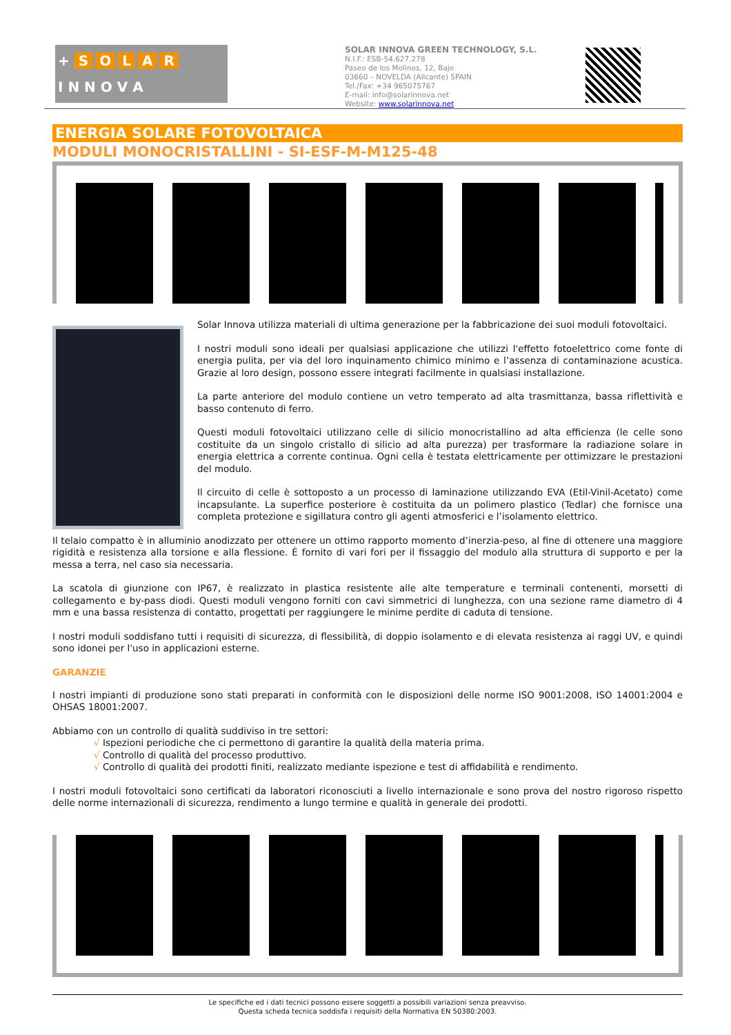+ SOLAR
I N N O V A
SOLAR INNOVA GREEN TECHNOLOGY, S.L.
N.I.F.: ESB-54.627.278
Paseo de los Molinos, 12, Bajo
03660 – NOVELDA (Alicante) SPAIN
Tel./Fax: +34 965075767
E-mail: info@solarinnova.net
Website: www.solarinnova.net
ENERGIA SOLARE FOTOVOLTAICA
MODULI MONOCRISTALLINI - SI-ESF-M-M125-48
Solar Innova utilizza materiali di ultima generazione per la fabbricazione dei suoi moduli fotovoltaici.
I nostri moduli sono ideali per qualsiasi applicazione che utilizzi l'effetto fotoelettrico come fonte di energia pulita, per via del loro inquinamento chimico minimo e l’assenza di contaminazione acustica. Grazie al loro design, possono essere integrati facilmente in qualsiasi installazione.
La parte anteriore del modulo contiene un vetro temperato ad alta trasmittanza, bassa riflettività e basso contenuto di ferro.
Questi moduli fotovoltaici utilizzano celle di silicio monocristallino ad alta efficienza (le celle sono costituite da un singolo cristallo di silicio ad alta purezza) per trasformare la radiazione solare in energia elettrica a corrente continua. Ogni cella è testata elettricamente per ottimizzare le prestazioni del modulo.
Il circuito di celle è sottoposto a un processo di laminazione utilizzando EVA (Etil-Vinil-Acetato) come incapsulante. La superfice posteriore è costituita da un polimero plastico (Tedlar) che fornisce una completa protezione e sigillatura contro gli agenti atmosferici e l’isolamento elettrico.
Il telaio compatto è in alluminio anodizzato per ottenere un ottimo rapporto momento d’inerzia-peso, al fine di ottenere una maggiore rigidità e resistenza alla torsione e alla flessione. È fornito di vari fori per il fissaggio del modulo alla struttura di supporto e per la messa a terra, nel caso sia necessaria.
La scatola di giunzione con IP67, è realizzato in plastica resistente alle alte temperature e terminali contenenti, morsetti di collegamento e by-pass diodi. Questi moduli vengono forniti con cavi simmetrici di lunghezza, con una sezione rame diametro di 4 mm e una bassa resistenza di contatto, progettati per raggiungere le minime perdite di caduta di tensione.
I nostri moduli soddisfano tutti i requisiti di sicurezza, di flessibilità, di doppio isolamento e di elevata resistenza ai raggi UV, e quindi sono idonei per l'uso in applicazioni esterne.
GARANZIE
I nostri impianti di produzione sono stati preparati in conformità con le disposizioni delle norme ISO 9001:2008, ISO 14001:2004 e OHSAS 18001:2007.
Abbiamo con un controllo di qualità suddiviso in tre settori:
√ Ispezioni periodiche che ci permettono di garantire la qualità della materia prima.
√ Controllo di qualità del processo produttivo.
√ Controllo di qualità dei prodotti finiti, realizzato mediante ispezione e test di affidabilità e rendimento.
I nostri moduli fotovoltaici sono certificati da laboratori riconosciuti a livello internazionale e sono prova del nostro rigoroso rispetto delle norme internazionali di sicurezza, rendimento a lungo termine e qualità in generale dei prodotti.
Le specifiche ed i dati tecnici possono essere soggetti a possibili variazioni senza preavviso.
Questa scheda tecnica soddisfa i requisiti della Normativa EN 50380:2003.